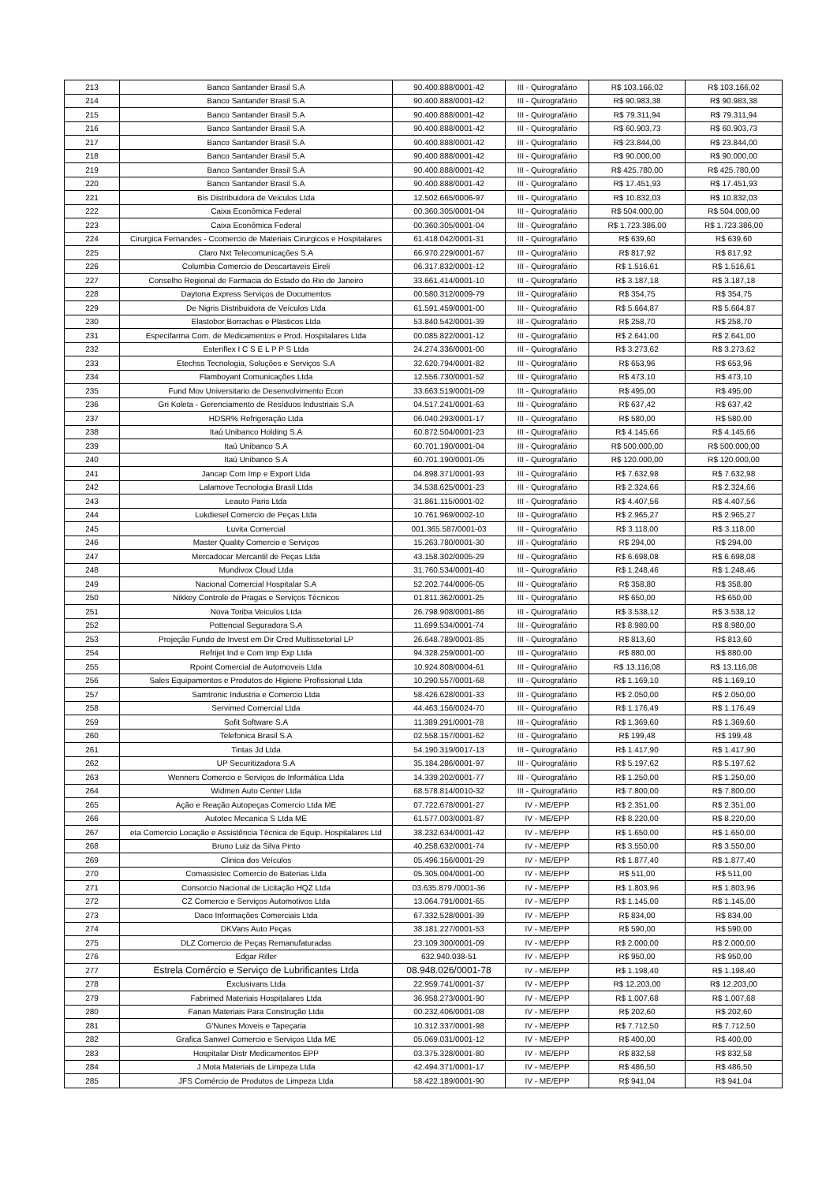| 213 | Banco Santander Brasil S.A | 90.400.888/0001-42 | III - Quirografário | R$ 103.166,02 | R$ 103.166,02 |
| 214 | Banco Santander Brasil S.A | 90.400.888/0001-42 | III - Quirografário | R$ 90.983,38 | R$ 90.983,38 |
| 215 | Banco Santander Brasil S.A | 90.400.888/0001-42 | III - Quirografário | R$ 79.311,94 | R$ 79.311,94 |
| 216 | Banco Santander Brasil S.A | 90.400.888/0001-42 | III - Quirografário | R$ 60.903,73 | R$ 60.903,73 |
| 217 | Banco Santander Brasil S.A | 90.400.888/0001-42 | III - Quirografário | R$ 23.844,00 | R$ 23.844,00 |
| 218 | Banco Santander Brasil S.A | 90.400.888/0001-42 | III - Quirografário | R$ 90.000,00 | R$ 90.000,00 |
| 219 | Banco Santander Brasil S.A | 90.400.888/0001-42 | III - Quirografário | R$ 425.780,00 | R$ 425.780,00 |
| 220 | Banco Santander Brasil S.A | 90.400.888/0001-42 | III - Quirografário | R$ 17.451,93 | R$ 17.451,93 |
| 221 | Bis Distribuidora de Veiculos Ltda | 12.502.665/0006-97 | III - Quirografário | R$ 10.832,03 | R$ 10.832,03 |
| 222 | Caixa Econômica Federal | 00.360.305/0001-04 | III - Quirografário | R$ 504.000,00 | R$ 504.000,00 |
| 223 | Caixa Econômica Federal | 00.360.305/0001-04 | III - Quirografário | R$ 1.723.386,00 | R$ 1.723.386,00 |
| 224 | Cirurgica Fernandes - Ccomercio de Materiais Cirurgicos e Hospitalares | 61.418.042/0001-31 | III - Quirografário | R$ 639,60 | R$ 639,60 |
| 225 | Claro Nxt Telecomunicações S.A | 66.970.229/0001-67 | III - Quirografário | R$ 817,92 | R$ 817,92 |
| 226 | Columbia Comercio de Descartaveis Eireli | 06.317.832/0001-12 | III - Quirografário | R$ 1.516,61 | R$ 1.516,61 |
| 227 | Conselho Regional de Farmacia do Estado do Rio de Janeiro | 33.661.414/0001-10 | III - Quirografário | R$ 3.187,18 | R$ 3.187,18 |
| 228 | Daytona Express Serviços de Documentos | 00.580.312/0009-79 | III - Quirografário | R$ 354,75 | R$ 354,75 |
| 229 | De Nigris Distribuidora de Veículos Ltda | 61.591.459/0001-00 | III - Quirografário | R$ 5.664,87 | R$ 5.664,87 |
| 230 | Elastobor Borrachas e Plasticos Ltda | 53.840.542/0001-39 | III - Quirografário | R$ 258,70 | R$ 258,70 |
| 231 | Especifarma Com. de Medicamentos e Prod. Hospitalares Ltda | 00.085.822/0001-12 | III - Quirografário | R$ 2.641,00 | R$ 2.641,00 |
| 232 | Esteriflex I C S E L P P S Ltda | 24.274.336/0001-00 | III - Quirografário | R$ 3.273,62 | R$ 3.273,62 |
| 233 | Etechss Tecnologia, Soluções e Serviços S.A | 32.620.794/0001-82 | III - Quirografário | R$ 653,96 | R$ 653,96 |
| 234 | Flamboyant Comunicações Ltda | 12.556.730/0001-52 | III - Quirografário | R$ 473,10 | R$ 473,10 |
| 235 | Fund Mov Universitario de Desenvolvimento Econ | 33.663.519/0001-09 | III - Quirografário | R$ 495,00 | R$ 495,00 |
| 236 | Gri Koleta - Gerenciamento de Resíduos Industriais S.A | 04.517.241/0001-63 | III - Quirografário | R$ 637,42 | R$ 637,42 |
| 237 | HDSR% Refrigeração Ltda | 06.040.293/0001-17 | III - Quirografário | R$ 580,00 | R$ 580,00 |
| 238 | Itaú Unibanco Holding S.A | 60.872.504/0001-23 | III - Quirografário | R$ 4.145,66 | R$ 4.145,66 |
| 239 | Itaú Unibanco S.A | 60.701.190/0001-04 | III - Quirografário | R$ 500.000,00 | R$ 500.000,00 |
| 240 | Itaú Unibanco S.A | 60.701.190/0001-05 | III - Quirografário | R$ 120.000,00 | R$ 120.000,00 |
| 241 | Jancap Com Imp e Export Ltda | 04.898.371/0001-93 | III - Quirografário | R$ 7.632,98 | R$ 7.632,98 |
| 242 | Lalamove Tecnologia Brasil Ltda | 34.538.625/0001-23 | III - Quirografário | R$ 2.324,66 | R$ 2.324,66 |
| 243 | Leauto Paris Ltda | 31.861.115/0001-02 | III - Quirografário | R$ 4.407,56 | R$ 4.407,56 |
| 244 | Lukdiesel Comercio de Peças Ltda | 10.761.969/0002-10 | III - Quirografário | R$ 2.965,27 | R$ 2.965,27 |
| 245 | Luvita Comercial | 001.365.587/0001-03 | III - Quirografário | R$ 3.118,00 | R$ 3.118,00 |
| 246 | Master Quality Comercio e Serviços | 15.263.780/0001-30 | III - Quirografário | R$ 294,00 | R$ 294,00 |
| 247 | Mercadocar Mercantil de Peças Ltda | 43.158.302/0005-29 | III - Quirografário | R$ 6.698,08 | R$ 6.698,08 |
| 248 | Mundivox Cloud Ltda | 31.760.534/0001-40 | III - Quirografário | R$ 1.248,46 | R$ 1.248,46 |
| 249 | Nacional Comercial Hospitalar S.A | 52.202.744/0006-05 | III - Quirografário | R$ 358,80 | R$ 358,80 |
| 250 | Nikkey Controle de Pragas e Serviços Técnicos | 01.811.362/0001-25 | III - Quirografário | R$ 650,00 | R$ 650,00 |
| 251 | Nova Toriba Veiculos Ltda | 26.798.908/0001-86 | III - Quirografário | R$ 3.538,12 | R$ 3.538,12 |
| 252 | Pottencial Seguradora S.A | 11.699.534/0001-74 | III - Quirografário | R$ 8.980,00 | R$ 8.980,00 |
| 253 | Projeção Fundo de Invest em Dir Cred Multissetorial LP | 26.648.789/0001-85 | III - Quirografário | R$ 813,60 | R$ 813,60 |
| 254 | Refrijet Ind e Com Imp Exp Ltda | 94.328.259/0001-00 | III - Quirografário | R$ 880,00 | R$ 880,00 |
| 255 | Rpoint Comercial de Automoveis Ltda | 10.924.808/0004-61 | III - Quirografário | R$ 13.116,08 | R$ 13.116,08 |
| 256 | Sales Equipamentos e Produtos de Higiene Profissional Ltda | 10.290.557/0001-68 | III - Quirografário | R$ 1.169,10 | R$ 1.169,10 |
| 257 | Samtronic Industria e Comercio Ltda | 58.426.628/0001-33 | III - Quirografário | R$ 2.050,00 | R$ 2.050,00 |
| 258 | Servimed Comercial Ltda | 44.463.156/0024-70 | III - Quirografário | R$ 1.176,49 | R$ 1.176,49 |
| 259 | Sofit Software S.A | 11.389.291/0001-78 | III - Quirografário | R$ 1.369,60 | R$ 1.369,60 |
| 260 | Telefonica Brasil S.A | 02.558.157/0001-62 | III - Quirografário | R$ 199,48 | R$ 199,48 |
| 261 | Tintas Jd Ltda | 54.190.319/0017-13 | III - Quirografário | R$ 1.417,90 | R$ 1.417,90 |
| 262 | UP Securitizadora S.A | 35.184.286/0001-97 | III - Quirografário | R$ 5.197,62 | R$ 5.197,62 |
| 263 | Wenners Comercio e Serviços de Informática Ltda | 14.339.202/0001-77 | III - Quirografário | R$ 1.250,00 | R$ 1.250,00 |
| 264 | Widmen Auto Center Ltda | 68.578.814/0010-32 | III - Quirografário | R$ 7.800,00 | R$ 7.800,00 |
| 265 | Ação e Reação Autopeças Comercio Ltda ME | 07.722.678/0001-27 | IV - ME/EPP | R$ 2.351,00 | R$ 2.351,00 |
| 266 | Autotec Mecanica S Ltda ME | 61.577.003/0001-87 | IV - ME/EPP | R$ 8.220,00 | R$ 8.220,00 |
| 267 | eta Comercio Locação e Assistência Técnica de Equip. Hospitalares Ltd | 38.232.634/0001-42 | IV - ME/EPP | R$ 1.650,00 | R$ 1.650,00 |
| 268 | Bruno Luiz da Silva Pinto | 40.258.632/0001-74 | IV - ME/EPP | R$ 3.550,00 | R$ 3.550,00 |
| 269 | Clinica dos Veículos | 05.496.156/0001-29 | IV - ME/EPP | R$ 1.877,40 | R$ 1.877,40 |
| 270 | Comassistec Comercio de Baterias Ltda | 05.305.004/0001-00 | IV - ME/EPP | R$ 511,00 | R$ 511,00 |
| 271 | Consorcio Nacional de Licitação HQZ Ltda | 03.635.879./0001-36 | IV - ME/EPP | R$ 1.803,96 | R$ 1.803,96 |
| 272 | CZ Comercio e Serviços Automotivos Ltda | 13.064.791/0001-65 | IV - ME/EPP | R$ 1.145,00 | R$ 1.145,00 |
| 273 | Daco Informações Comerciais Ltda | 67.332.528/0001-39 | IV - ME/EPP | R$ 834,00 | R$ 834,00 |
| 274 | DKVans Auto Peças | 38.181.227/0001-53 | IV - ME/EPP | R$ 590,00 | R$ 590,00 |
| 275 | DLZ Comercio de Peças Remanufaturadas | 23.109.300/0001-09 | IV - ME/EPP | R$ 2.000,00 | R$ 2.000,00 |
| 276 | Edgar Riller | 632.940.038-51 | IV - ME/EPP | R$ 950,00 | R$ 950,00 |
| 277 | Estrela Comércio e Serviço de Lubrificantes Ltda | 08.948.026/0001-78 | IV - ME/EPP | R$ 1.198,40 | R$ 1.198,40 |
| 278 | Exclusivans Ltda | 22.959.741/0001-37 | IV - ME/EPP | R$ 12.203,00 | R$ 12.203,00 |
| 279 | Fabrimed Materiais Hospitalares Ltda | 36.958.273/0001-90 | IV - ME/EPP | R$ 1.007,68 | R$ 1.007,68 |
| 280 | Fanan Materiais Para Construção Ltda | 00.232.406/0001-08 | IV - ME/EPP | R$ 202,60 | R$ 202,60 |
| 281 | G'Nunes Moveis e Tapeçaria | 10.312.337/0001-98 | IV - ME/EPP | R$ 7.712,50 | R$ 7.712,50 |
| 282 | Grafica Sanwel Comercio e Serviços Ltda ME | 05.069.031/0001-12 | IV - ME/EPP | R$ 400,00 | R$ 400,00 |
| 283 | Hospitalar Distr Medicamentos EPP | 03.375.328/0001-80 | IV - ME/EPP | R$ 832,58 | R$ 832,58 |
| 284 | J Mota Materiais de Limpeza Ltda | 42.494.371/0001-17 | IV - ME/EPP | R$ 486,50 | R$ 486,50 |
| 285 | JFS Comércio de Produtos de Limpeza Ltda | 58.422.189/0001-90 | IV - ME/EPP | R$ 941,04 | R$ 941,04 |